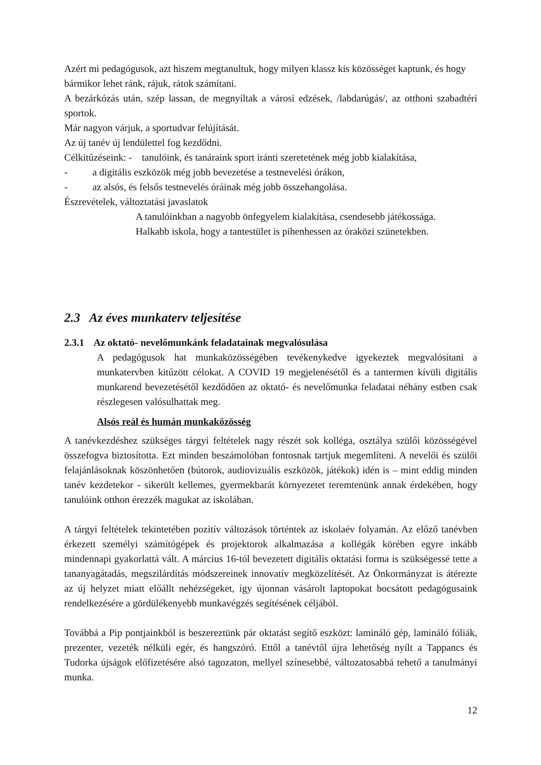Azért mi pedagógusok, azt hiszem megtanultuk, hogy milyen klassz kis közösséget kaptunk, és hogy bármikor lehet ránk, rájuk, rátok számítani.
A bezárkózás után, szép lassan, de megnyíltak a városi edzések, /labdarúgás/, az otthoni szabadtéri sportok.
Már nagyon várjuk, a sportudvar felújítását.
Az új tanév új lendülettel fog kezdődni.
Célkitűzéseink: - tanulóink, és tanáraink sport iránti szeretetének még jobb kialakítása,
- a digitális eszközök még jobb bevezetése a testnevelési órákon,
- az alsós, és felsős testnevelés óráinak még jobb összehangolása.
Észrevételek, változtatási javaslatok
A tanulóinkban a nagyobb önfegyelem kialakítása, csendesebb játékossága.
Halkabb iskola, hogy a tantestület is pihenhessen az óraközi szünetekben.
2.3 Az éves munkaterv teljesítése
2.3.1 Az oktató- nevelőmunkánk feladatainak megvalósulása
A pedagógusok hat munkaközösségében tevékenykedve igyekeztek megvalósítani a munkatervben kitűzött célokat. A COVID 19 megjelenésétől és a tantermen kívüli digitális munkarend bevezetésétől kezdődően az oktató- és nevelőmunka feladatai néhány estben csak részlegesen valósulhattak meg.
Alsós reál és humán munkaközösség
A tanévkezdéshez szükséges tárgyi feltételek nagy részét sok kolléga, osztálya szülői közösségével összefogva biztosította. Ezt minden beszámolóban fontosnak tartjuk megemlíteni. A nevelői és szülői felajánlásoknak köszönhetően (bútorok, audiovizuális eszközök, játékok) idén is – mint eddig minden tanév kezdetekor - sikerült kellemes, gyermekbarát környezetet teremtenünk annak érdekében, hogy tanulóink otthon érezzék magukat az iskolában.
A tárgyi feltételek tekintetében pozitív változások történtek az iskolaév folyamán. Az előző tanévben érkezett személyi számítógépek és projektorok alkalmazása a kollégák körében egyre inkább mindennapi gyakorlattá vált. A március 16-tól bevezetett digitális oktatási forma is szükségessé tette a tananyagátadás, megszilárdítás módszereinek innovatív megközelítését. Az Önkormányzat is átérezte az új helyzet miatt előállt nehézségeket, így újonnan vásárolt laptopokat bocsátott pedagógusaink rendelkezésére a gördülékenyebb munkavégzés segítésének céljából.
Továbbá a Pip pontjainkból is beszereztünk pár oktatást segítő eszközt: lamináló gép, lamináló fóliák, prezenter, vezeték nélküli egér, és hangszóró. Ettől a tanévtől újra lehetőség nyílt a Tappancs és Tudorka újságok előfizetésére alsó tagozaton, mellyel színesebbé, változatosabbá tehető a tanulmányi munka.
12